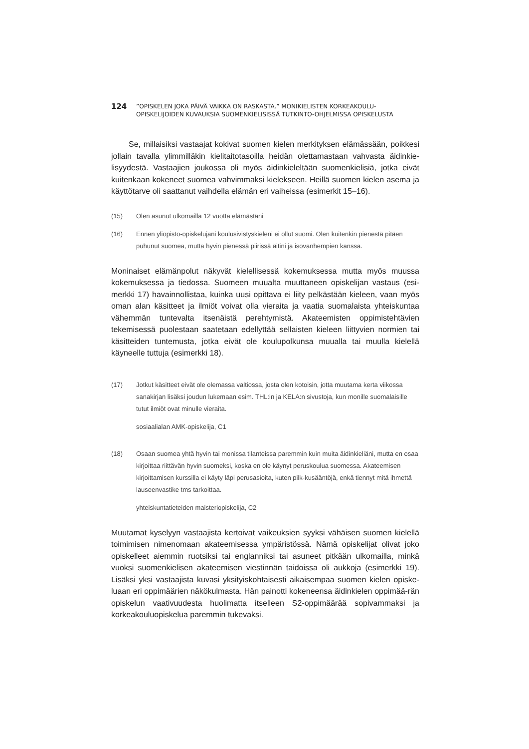124
”OPISKELEN JOKA PÄIVÄ VAIKKA ON RASKASTA.” MONIKIELISTEN KORKEAKOULU-
OPISKELIJOIDEN KUVAUKSIA SUOMENKIELISISSÄ TUTKINTO-OHJELMISSA OPISKELUSTA
Se, millaisiksi vastaajat kokivat suomen kielen merkityksen elämässään, poikkesi jollain tavalla ylimmilläkin kielitaitotasoilla heidän olettamastaan vahvasta äidinkie-lisyydestä. Vastaajien joukossa oli myös äidinkieleltään suomenkielisiä, jotka eivät kuitenkaan kokeneet suomea vahvimmaksi kielekseen. Heillä suomen kielen asema ja käyttötarve oli saattanut vaihdella elämän eri vaiheissa (esimerkit 15–16).
(15) Olen asunut ulkomailla 12 vuotta elämästäni
(16) Ennen yliopisto-opiskelujani koulusivistyskieleni ei ollut suomi. Olen kuitenkin pienestä pitäen puhunut suomea, mutta hyvin pienessä piirissä äitini ja isovanhempien kanssa.
Moninaiset elämänpolut näkyvät kielellisessä kokemuksessa mutta myös muussa kokemuksessa ja tiedossa. Suomeen muualta muuttaneen opiskelijan vastaus (esi-merkki 17) havainnollistaa, kuinka uusi opittava ei liity pelkästään kieleen, vaan myös oman alan käsitteet ja ilmiöt voivat olla vieraita ja vaatia suomalaista yhteiskuntaa vähemmän tuntevalta itsenäistä perehtymistä. Akateemisten oppimistehtävien tekemisessä puolestaan saatetaan edellyttää sellaisten kieleen liittyvien normien tai käsitteiden tuntemusta, jotka eivät ole koulupolkunsa muualla tai muulla kielellä käyneelle tuttuja (esimerkki 18).
(17) Jotkut käsitteet eivät ole olemassa valtiossa, josta olen kotoisin, jotta muutama kerta viikossa sanakirjan lisäksi joudun lukemaan esim. THL:in ja KELA:n sivustoja, kun monille suomalaisille tutut ilmiöt ovat minulle vieraita.
sosiaalialan AMK-opiskelija, C1
(18) Osaan suomea yhtä hyvin tai monissa tilanteissa paremmin kuin muita äidinkieliäni, mutta en osaa kirjoittaa riittävän hyvin suomeksi, koska en ole käynyt peruskoulua suomessa. Akateemisen kirjoittamisen kurssilla ei käyty läpi perusasioita, kuten pilk-kusääntöjä, enkä tiennyt mitä ihmettä lauseenvastike tms tarkoittaa.
yhteiskuntatieteiden maisteriopiskelija, C2
Muutamat kyselyyn vastaajista kertoivat vaikeuksien syyksi vähäisen suomen kielellä toimimisen nimenomaan akateemisessa ympäristössä. Nämä opiskelijat olivat joko opiskelleet aiemmin ruotsiksi tai englanniksi tai asuneet pitkään ulkomailla, minkä vuoksi suomenkielisen akateemisen viestinnän taidoissa oli aukkoja (esimerkki 19). Lisäksi yksi vastaajista kuvasi yksityiskohtaisesti aikaisempaa suomen kielen opiske-luaan eri oppimäärien näkökulmasta. Hän painotti kokeneensa äidinkielen oppimää-rän opiskelun vaativuudesta huolimatta itselleen S2-oppimäärää sopivammaksi ja korkeakouluopiskelua paremmin tukevaksi.